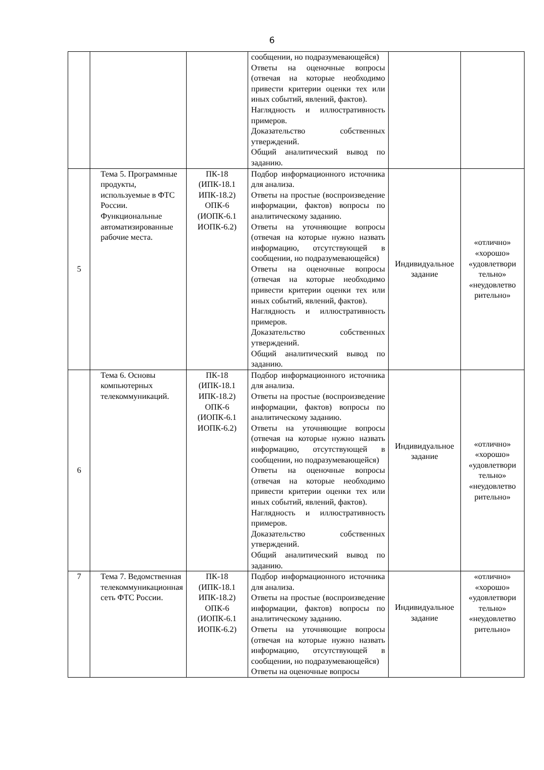6
| | | | сообщении, но подразумевающейся) Ответы на оценочные вопросы (отвечая на которые необходимо привести критерии оценки тех или иных событий, явлений, фактов). Наглядность и иллюстративность примеров. Доказательство собственных утверждений. Общий аналитический вывод по заданию. | | |
| 5 | Тема 5. Программные продукты, используемые в ФТС России. Функциональные автоматизированные рабочие места. | ПК-18 (ИПК-18.1 ИПК-18.2) ОПК-6 (ИОПК-6.1 ИОПК-6.2) | Подбор информационного источника для анализа. Ответы на простые (воспроизведение информации, фактов) вопросы по аналитическому заданию. Ответы на уточняющие вопросы (отвечая на которые нужно назвать информацию, отсутствующей в сообщении, но подразумевающейся) Ответы на оценочные вопросы (отвечая на которые необходимо привести критерии оценки тех или иных событий, явлений, фактов). Наглядность и иллюстративность примеров. Доказательство собственных утверждений. Общий аналитический вывод по заданию. | Индивидуальное задание | «отлично» «хорошо» «удовлетвори тельно» «неудовлетво рительно» |
| 6 | Тема 6. Основы компьютерных телекоммуникаций. | ПК-18 (ИПК-18.1 ИПК-18.2) ОПК-6 (ИОПК-6.1 ИОПК-6.2) | Подбор информационного источника для анализа. Ответы на простые (воспроизведение информации, фактов) вопросы по аналитическому заданию. Ответы на уточняющие вопросы (отвечая на которые нужно назвать информацию, отсутствующей в сообщении, но подразумевающейся) Ответы на оценочные вопросы (отвечая на которые необходимо привести критерии оценки тех или иных событий, явлений, фактов). Наглядность и иллюстративность примеров. Доказательство собственных утверждений. Общий аналитический вывод по заданию. | Индивидуальное задание | «отлично» «хорошо» «удовлетвори тельно» «неудовлетво рительно» |
| 7 | Тема 7. Ведомственная телекоммуникационная сеть ФТС России. | ПК-18 (ИПК-18.1 ИПК-18.2) ОПК-6 (ИОПК-6.1 ИОПК-6.2) | Подбор информационного источника для анализа. Ответы на простые (воспроизведение информации, фактов) вопросы по аналитическому заданию. Ответы на уточняющие вопросы (отвечая на которые нужно назвать информацию, отсутствующей в сообщении, но подразумевающейся) Ответы на оценочные вопросы | Индивидуальное задание | «отлично» «хорошо» «удовлетвори тельно» «неудовлетво рительно» |